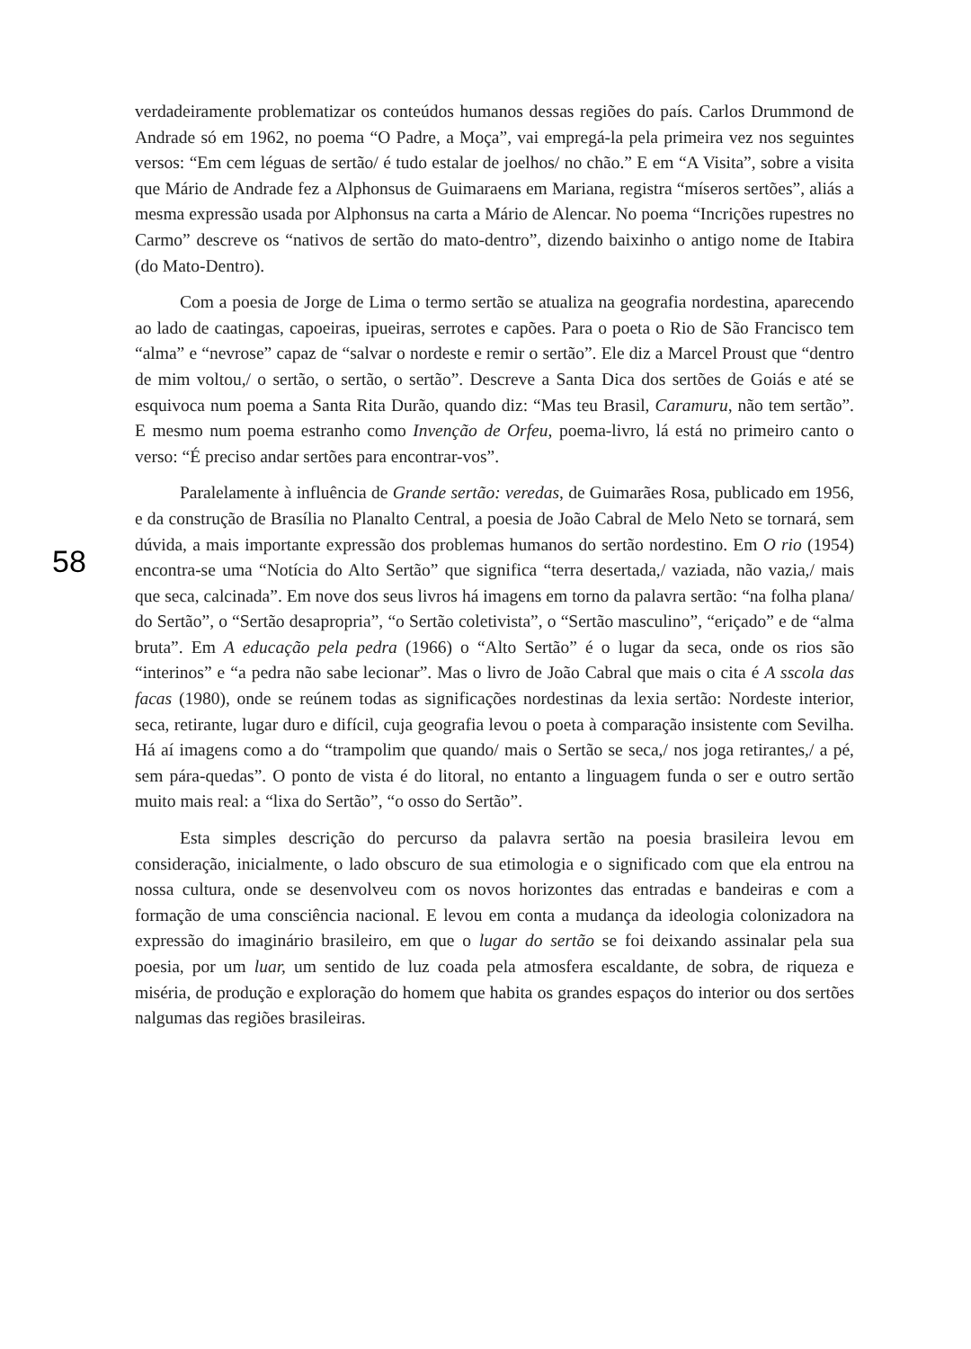58
verdadeiramente problematizar os conteúdos humanos dessas regiões do país. Carlos Drummond de Andrade só em 1962, no poema “O Padre, a Moça”, vai empregá-la pela primeira vez nos seguintes versos: “Em cem léguas de sertão/ é tudo estalar de joelhos/ no chão.” E em “A Visita”, sobre a visita que Mário de Andrade fez a Alphonsus de Guimaraens em Mariana, registra “míseros sertões”, aliás a mesma expressão usada por Alphonsus na carta a Mário de Alencar. No poema “Incrições rupestres no Carmo” descreve os “nativos de sertão do mato-dentro”, dizendo baixinho o antigo nome de Itabira (do Mato-Dentro).
Com a poesia de Jorge de Lima o termo sertão se atualiza na geografia nordestina, aparecendo ao lado de caatingas, capoeiras, ipueiras, serrotes e capões. Para o poeta o Rio de São Francisco tem “alma” e “nevrose” capaz de “salvar o nordeste e remir o sertão”. Ele diz a Marcel Proust que “dentro de mim voltou,/ o sertão, o sertão, o sertão”. Descreve a Santa Dica dos sertões de Goiás e até se esquivoca num poema a Santa Rita Durão, quando diz: “Mas teu Brasil, Caramuru, não tem sertão”. E mesmo num poema estranho como Invenção de Orfeu, poema-livro, lá está no primeiro canto o verso: “É preciso andar sertões para encontrar-vos”.
Paralelamente à influência de Grande sertão: veredas, de Guimarães Rosa, publicado em 1956, e da construção de Brasília no Planalto Central, a poesia de João Cabral de Melo Neto se tornará, sem dúvida, a mais importante expressão dos problemas humanos do sertão nordestino. Em O rio (1954) encontra-se uma “Notícia do Alto Sertão” que significa “terra desertada,/ vaziada, não vazia,/ mais que seca, calcinada”. Em nove dos seus livros há imagens em torno da palavra sertão: “na folha plana/ do Sertão”, o “Sertão desapropria”, “o Sertão coletivista”, o “Sertão masculino”, “eriçado” e de “alma bruta”. Em A educação pela pedra (1966) o “Alto Sertão” é o lugar da seca, onde os rios são “interinos” e “a pedra não sabe lecionar”. Mas o livro de João Cabral que mais o cita é A sscola das facas (1980), onde se reúnem todas as significações nordestinas da lexia sertão: Nordeste interior, seca, retirante, lugar duro e difícil, cuja geografia levou o poeta à comparação insistente com Sevilha. Há aí imagens como a do “trampolim que quando/ mais o Sertão se seca,/ nos joga retirantes,/ a pé, sem pára-quedas”. O ponto de vista é do litoral, no entanto a linguagem funda o ser e outro sertão muito mais real: a “lixa do Sertão”, “o osso do Sertão”.
Esta simples descrição do percurso da palavra sertão na poesia brasileira levou em consideração, inicialmente, o lado obscuro de sua etimologia e o significado com que ela entrou na nossa cultura, onde se desenvolveu com os novos horizontes das entradas e bandeiras e com a formação de uma consciência nacional. E levou em conta a mudança da ideologia colonizadora na expressão do imaginário brasileiro, em que o lugar do sertão se foi deixando assinalar pela sua poesia, por um luar, um sentido de luz coada pela atmosfera escaldante, de sobra, de riqueza e miséria, de produção e exploração do homem que habita os grandes espaços do interior ou dos sertões nalgumas das regiões brasileiras.